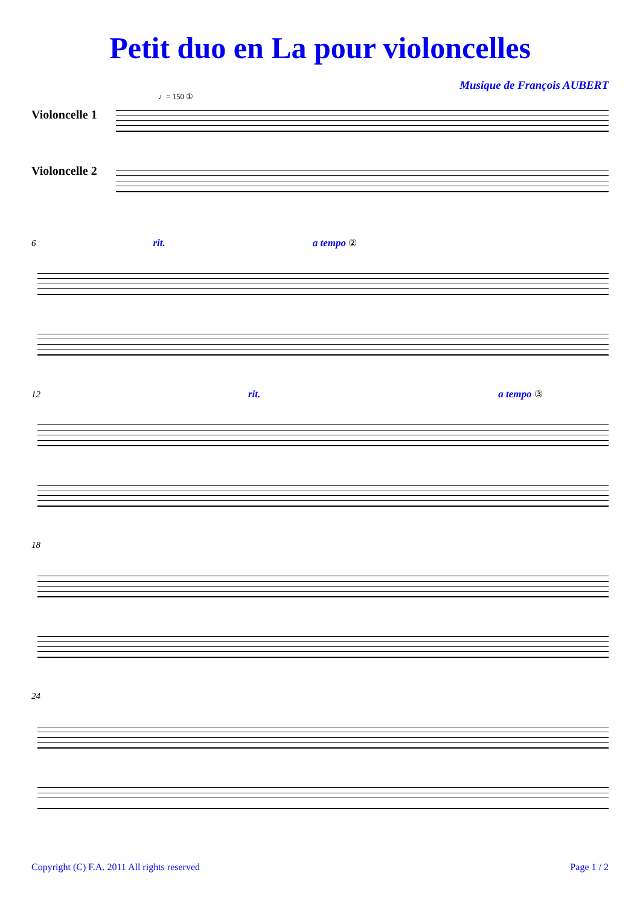Petit duo en La pour violoncelles
Musique de François AUBERT
♩= 150 ①
Violoncelle 1
Violoncelle 2
6 rit. a tempo ②
12 rit. a tempo ③
18
24
Copyright (C) F.A. 2011 All rights reserved Page 1 / 2